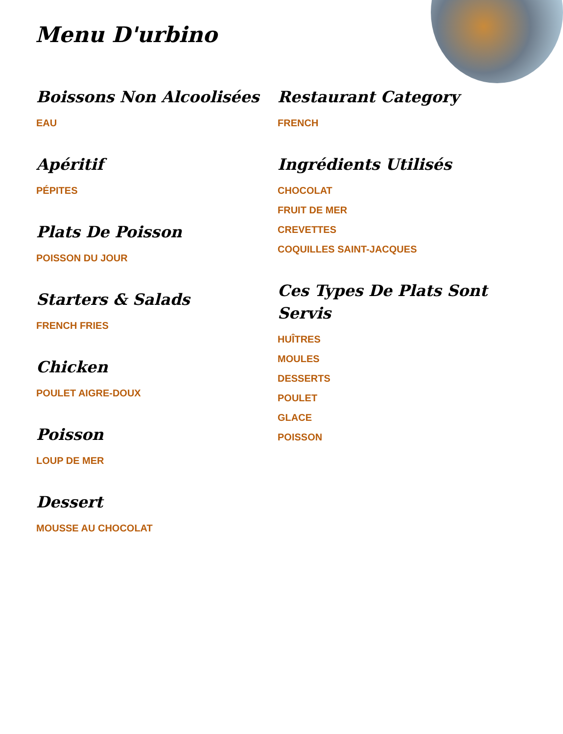Menu D'urbino
Boissons Non Alcoolisées
EAU
Apéritif
PÉPITES
Plats De Poisson
POISSON DU JOUR
Starters & Salads
FRENCH FRIES
Chicken
POULET AIGRE-DOUX
Poisson
LOUP DE MER
Dessert
MOUSSE AU CHOCOLAT
Restaurant Category
FRENCH
Ingrédients Utilisés
CHOCOLAT
FRUIT DE MER
CREVETTES
COQUILLES SAINT-JACQUES
Ces Types De Plats Sont Servis
HUÎTRES
MOULES
DESSERTS
POULET
GLACE
POISSON